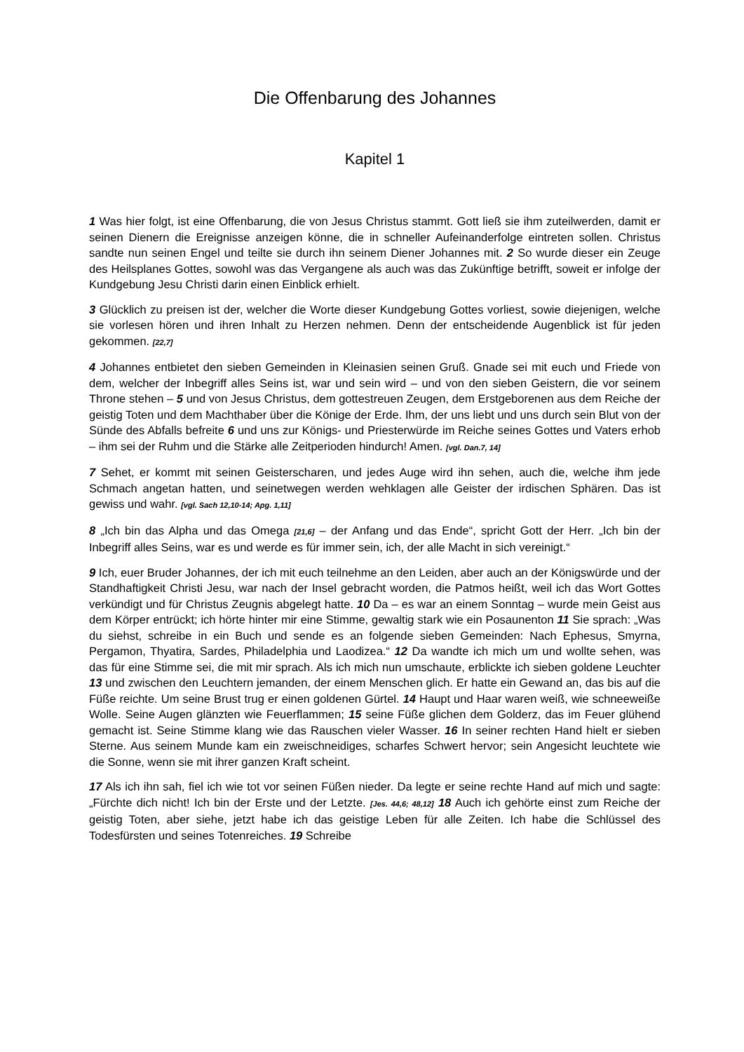Die Offenbarung des Johannes
Kapitel 1
1 Was hier folgt, ist eine Offenbarung, die von Jesus Christus stammt. Gott ließ sie ihm zuteilwerden, damit er seinen Dienern die Ereignisse anzeigen könne, die in schneller Aufeinanderfolge eintreten sollen. Christus sandte nun seinen Engel und teilte sie durch ihn seinem Diener Johannes mit. 2 So wurde dieser ein Zeuge des Heilsplanes Gottes, sowohl was das Vergangene als auch was das Zukünftige betrifft, soweit er infolge der Kundgebung Jesu Christi darin einen Einblick erhielt.
3 Glücklich zu preisen ist der, welcher die Worte dieser Kundgebung Gottes vorliest, sowie diejenigen, welche sie vorlesen hören und ihren Inhalt zu Herzen nehmen. Denn der entscheidende Augenblick ist für jeden gekommen. [22,7]
4 Johannes entbietet den sieben Gemeinden in Kleinasien seinen Gruß. Gnade sei mit euch und Friede von dem, welcher der Inbegriff alles Seins ist, war und sein wird – und von den sieben Geistern, die vor seinem Throne stehen – 5 und von Jesus Christus, dem gottestreuen Zeugen, dem Erstgeborenen aus dem Reiche der geistig Toten und dem Machthaber über die Könige der Erde. Ihm, der uns liebt und uns durch sein Blut von der Sünde des Abfalls befreite 6 und uns zur Königs- und Priesterwürde im Reiche seines Gottes und Vaters erhob – ihm sei der Ruhm und die Stärke alle Zeitperioden hindurch! Amen. [vgl. Dan.7, 14]
7 Sehet, er kommt mit seinen Geisterscharen, und jedes Auge wird ihn sehen, auch die, welche ihm jede Schmach angetan hatten, und seinetwegen werden wehklagen alle Geister der irdischen Sphären. Das ist gewiss und wahr. [vgl. Sach 12,10-14; Apg. 1,11]
8 „Ich bin das Alpha und das Omega [21,6] – der Anfang und das Ende“, spricht Gott der Herr. „Ich bin der Inbegriff alles Seins, war es und werde es für immer sein, ich, der alle Macht in sich vereinigt.“
9 Ich, euer Bruder Johannes, der ich mit euch teilnehme an den Leiden, aber auch an der Königswürde und der Standhaftigkeit Christi Jesu, war nach der Insel gebracht worden, die Patmos heißt, weil ich das Wort Gottes verkündigt und für Christus Zeugnis abgelegt hatte. 10 Da – es war an einem Sonntag – wurde mein Geist aus dem Körper entrückt; ich hörte hinter mir eine Stimme, gewaltig stark wie ein Posaunenton 11 Sie sprach: „Was du siehst, schreibe in ein Buch und sende es an folgende sieben Gemeinden: Nach Ephesus, Smyrna, Pergamon, Thyatira, Sardes, Philadelphia und Laodizea.“ 12 Da wandte ich mich um und wollte sehen, was das für eine Stimme sei, die mit mir sprach. Als ich mich nun umschaute, erblickte ich sieben goldene Leuchter 13 und zwischen den Leuchtern jemanden, der einem Menschen glich. Er hatte ein Gewand an, das bis auf die Füße reichte. Um seine Brust trug er einen goldenen Gürtel. 14 Haupt und Haar waren weiß, wie schneeweiße Wolle. Seine Augen glänzten wie Feuerflammen; 15 seine Füße glichen dem Golderz, das im Feuer glühend gemacht ist. Seine Stimme klang wie das Rauschen vieler Wasser. 16 In seiner rechten Hand hielt er sieben Sterne. Aus seinem Munde kam ein zweischneidiges, scharfes Schwert hervor; sein Angesicht leuchtete wie die Sonne, wenn sie mit ihrer ganzen Kraft scheint.
17 Als ich ihn sah, fiel ich wie tot vor seinen Füßen nieder. Da legte er seine rechte Hand auf mich und sagte: „Fürchte dich nicht! Ich bin der Erste und der Letzte. [Jes. 44,6; 48,12] 18 Auch ich gehörte einst zum Reiche der geistig Toten, aber siehe, jetzt habe ich das geistige Leben für alle Zeiten. Ich habe die Schlüssel des Todesfürsten und seines Totenreiches. 19 Schreibe